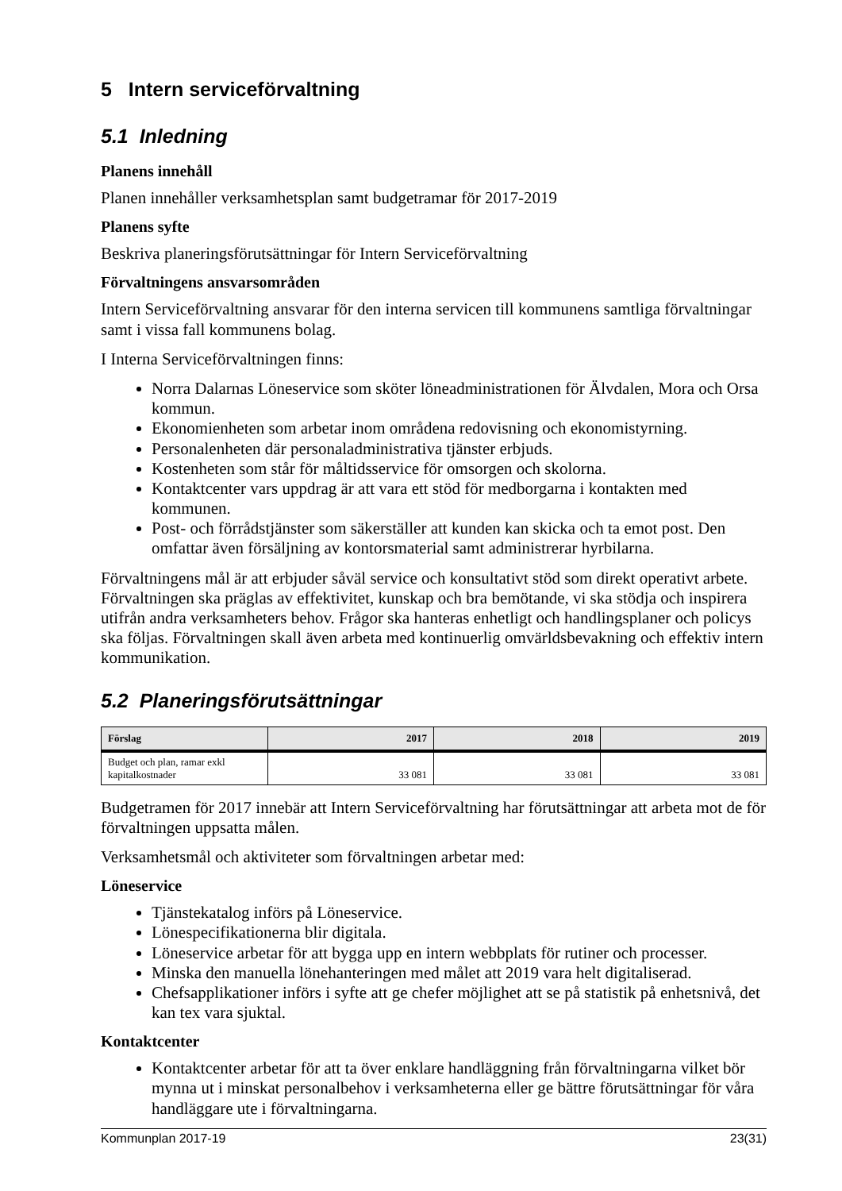5 Intern serviceförvaltning
5.1 Inledning
Planens innehåll
Planen innehåller verksamhetsplan samt budgetramar för 2017-2019
Planens syfte
Beskriva planeringsförutsättningar för Intern Serviceförvaltning
Förvaltningens ansvarsområden
Intern Serviceförvaltning ansvarar för den interna servicen till kommunens samtliga förvaltningar samt i vissa fall kommunens bolag.
I Interna Serviceförvaltningen finns:
Norra Dalarnas Löneservice som sköter löneadministrationen för Älvdalen, Mora och Orsa kommun.
Ekonomienheten som arbetar inom områdena redovisning och ekonomistyrning.
Personalenheten där personaladministrativa tjänster erbjuds.
Kostenheten som står för måltidsservice för omsorgen och skolorna.
Kontaktcenter vars uppdrag är att vara ett stöd för medborgarna i kontakten med kommunen.
Post- och förrådstjänster som säkerställer att kunden kan skicka och ta emot post. Den omfattar även försäljning av kontorsmaterial samt administrerar hyrbilarna.
Förvaltningens mål är att erbjuder såväl service och konsultativt stöd som direkt operativt arbete. Förvaltningen ska präglas av effektivitet, kunskap och bra bemötande, vi ska stödja och inspirera utifrån andra verksamheters behov. Frågor ska hanteras enhetligt och handlingsplaner och policys ska följas. Förvaltningen skall även arbeta med kontinuerlig omvärldsbevakning och effektiv intern kommunikation.
5.2 Planeringsförutsättningar
| Förslag | 2017 | 2018 | 2019 |
| --- | --- | --- | --- |
| Budget och plan, ramar exkl kapitalkostnader | 33 081 | 33 081 | 33 081 |
Budgetramen för 2017 innebär att Intern Serviceförvaltning har förutsättningar att arbeta mot de för förvaltningen uppsatta målen.
Verksamhetsmål och aktiviteter som förvaltningen arbetar med:
Löneservice
Tjänstekatalog införs på Löneservice.
Lönespecifikationerna blir digitala.
Löneservice arbetar för att bygga upp en intern webbplats för rutiner och processer.
Minska den manuella lönehanteringen med målet att 2019 vara helt digitaliserad.
Chefsapplikationer införs i syfte att ge chefer möjlighet att se på statistik på enhetsnivå, det kan tex vara sjuktal.
Kontaktcenter
Kontaktcenter arbetar för att ta över enklare handläggning från förvaltningarna vilket bör mynna ut i minskat personalbehov i verksamheterna eller ge bättre förutsättningar för våra handläggare ute i förvaltningarna.
Kommunplan 2017-19 23(31)